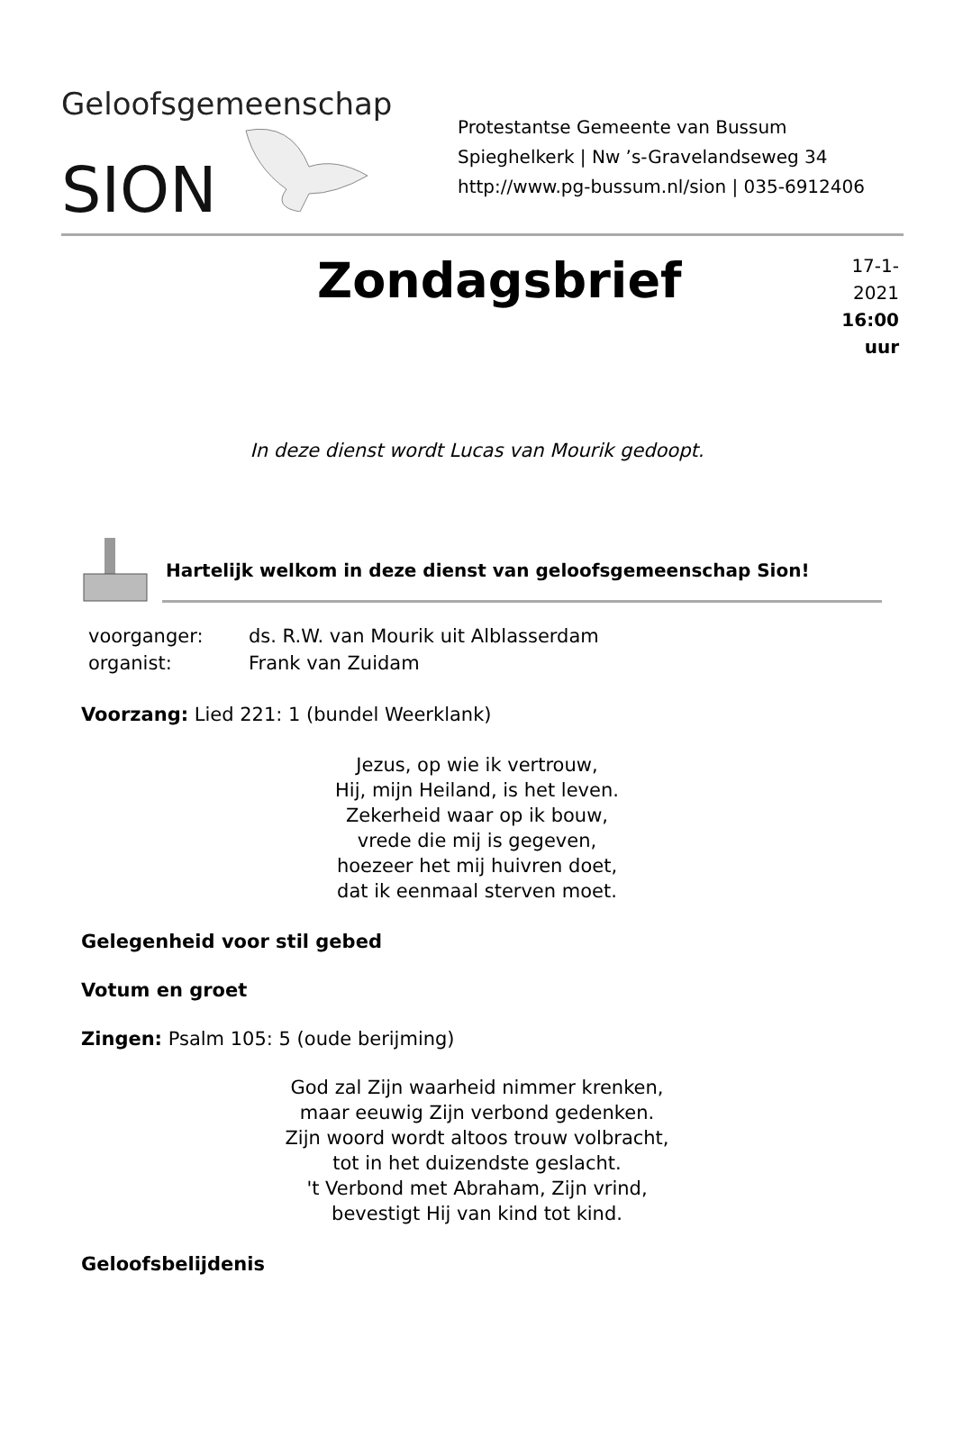Geloofsgemeenschap
SION
Protestantse Gemeente van Bussum
Spieghelkerk | Nw ’s-Gravelandseweg 34
http://www.pg-bussum.nl/sion | 035-6912406
Zondagsbrief
17-1-2021
16:00 uur
In deze dienst wordt Lucas van Mourik gedoopt.
Hartelijk welkom in deze dienst van geloofsgemeenschap Sion!
voorganger: ds. R.W. van Mourik uit Alblasserdam
organist: Frank van Zuidam
Voorzang: Lied 221: 1 (bundel Weerklank)
Jezus, op wie ik vertrouw,
Hij, mijn Heiland, is het leven.
Zekerheid waar op ik bouw,
vrede die mij is gegeven,
hoezeer het mij huivren doet,
dat ik eenmaal sterven moet.
Gelegenheid voor stil gebed
Votum en groet
Zingen: Psalm 105: 5 (oude berijming)
God zal Zijn waarheid nimmer krenken,
maar eeuwig Zijn verbond gedenken.
Zijn woord wordt altoos trouw volbracht,
tot in het duizendste geslacht.
't Verbond met Abraham, Zijn vrind,
bevestigt Hij van kind tot kind.
Geloofsbelijdenis